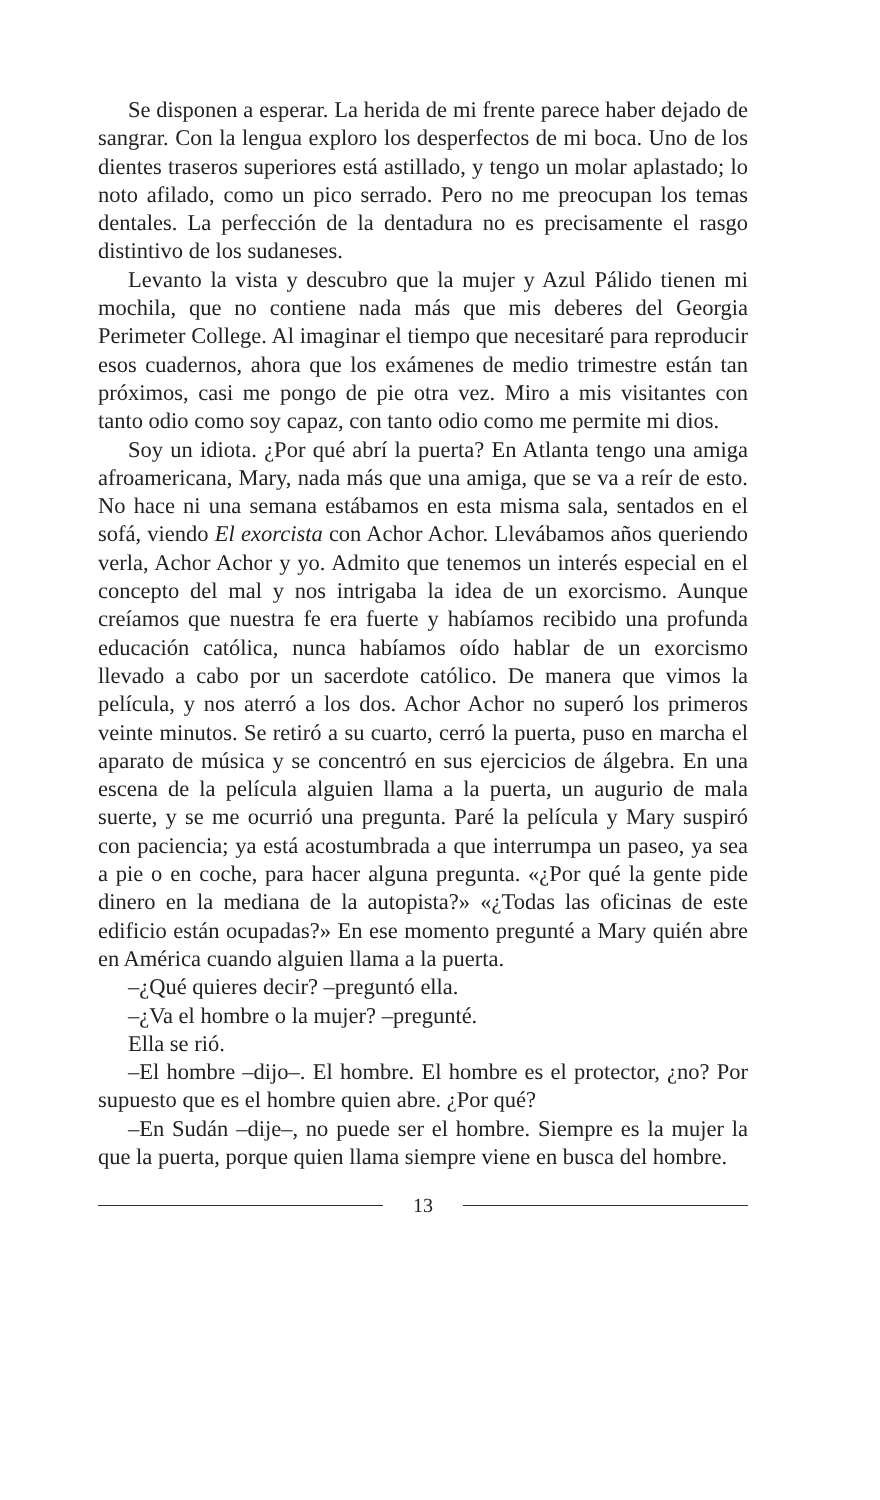Se disponen a esperar. La herida de mi frente parece haber dejado de sangrar. Con la lengua exploro los desperfectos de mi boca. Uno de los dientes traseros superiores está astillado, y tengo un molar aplastado; lo noto afilado, como un pico serrado. Pero no me preocupan los temas dentales. La perfección de la dentadura no es precisamente el rasgo distintivo de los sudaneses.
Levanto la vista y descubro que la mujer y Azul Pálido tienen mi mochila, que no contiene nada más que mis deberes del Georgia Perimeter College. Al imaginar el tiempo que necesitaré para reproducir esos cuadernos, ahora que los exámenes de medio trimestre están tan próximos, casi me pongo de pie otra vez. Miro a mis visitantes con tanto odio como soy capaz, con tanto odio como me permite mi dios.
Soy un idiota. ¿Por qué abrí la puerta? En Atlanta tengo una amiga afroamericana, Mary, nada más que una amiga, que se va a reír de esto. No hace ni una semana estábamos en esta misma sala, sentados en el sofá, viendo El exorcista con Achor Achor. Llevábamos años queriendo verla, Achor Achor y yo. Admito que tenemos un interés especial en el concepto del mal y nos intrigaba la idea de un exorcismo. Aunque creíamos que nuestra fe era fuerte y habíamos recibido una profunda educación católica, nunca habíamos oído hablar de un exorcismo llevado a cabo por un sacerdote católico. De manera que vimos la película, y nos aterró a los dos. Achor Achor no superó los primeros veinte minutos. Se retiró a su cuarto, cerró la puerta, puso en marcha el aparato de música y se concentró en sus ejercicios de álgebra. En una escena de la película alguien llama a la puerta, un augurio de mala suerte, y se me ocurrió una pregunta. Paré la película y Mary suspiró con paciencia; ya está acostumbrada a que interrumpa un paseo, ya sea a pie o en coche, para hacer alguna pregunta. «¿Por qué la gente pide dinero en la mediana de la autopista?» «¿Todas las oficinas de este edificio están ocupadas?» En ese momento pregunté a Mary quién abre en América cuando alguien llama a la puerta.
–¿Qué quieres decir? –preguntó ella.
–¿Va el hombre o la mujer? –pregunté.
Ella se rió.
–El hombre –dijo–. El hombre. El hombre es el protector, ¿no? Por supuesto que es el hombre quien abre. ¿Por qué?
–En Sudán –dije–, no puede ser el hombre. Siempre es la mujer la que la puerta, porque quien llama siempre viene en busca del hombre.
13